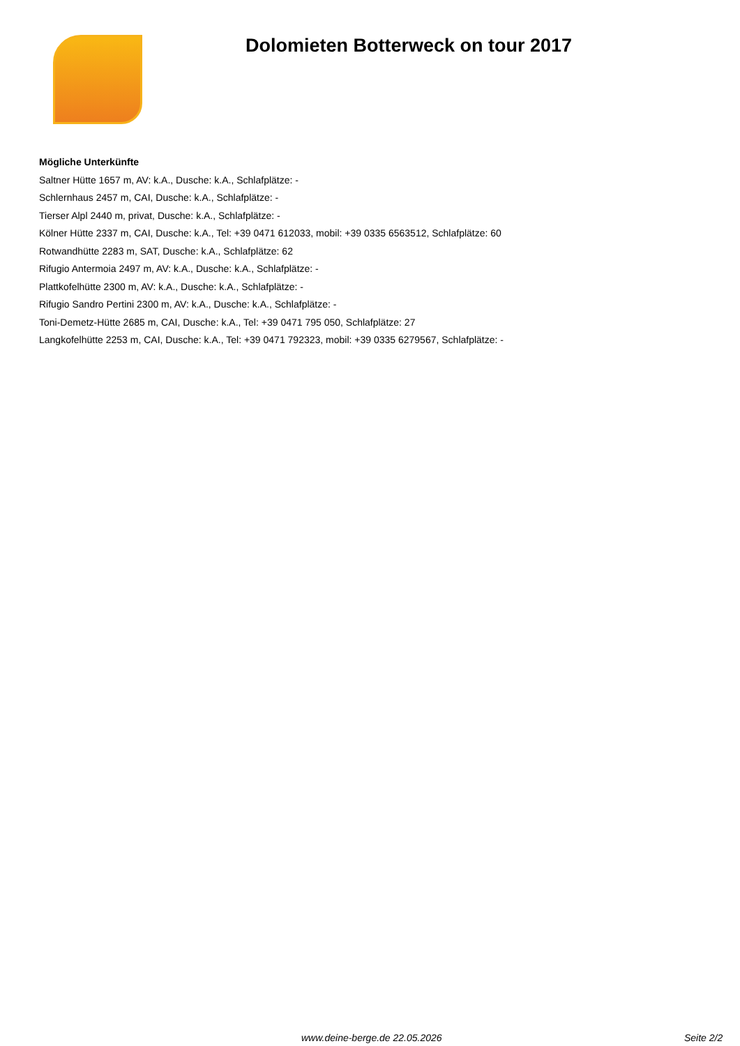Dolomieten Botterweck on tour 2017
Mögliche Unterkünfte
Saltner Hütte 1657 m, AV: k.A., Dusche: k.A., Schlafplätze: -
Schlernhaus 2457 m, CAI, Dusche: k.A., Schlafplätze: -
Tierser Alpl 2440 m, privat, Dusche: k.A., Schlafplätze: -
Kölner Hütte 2337 m, CAI, Dusche: k.A., Tel: +39 0471 612033, mobil: +39 0335 6563512, Schlafplätze: 60
Rotwandhütte 2283 m, SAT, Dusche: k.A., Schlafplätze: 62
Rifugio Antermoia 2497 m, AV: k.A., Dusche: k.A., Schlafplätze: -
Plattkofelhütte 2300 m, AV: k.A., Dusche: k.A., Schlafplätze: -
Rifugio Sandro Pertini 2300 m, AV: k.A., Dusche: k.A., Schlafplätze: -
Toni-Demetz-Hütte 2685 m, CAI, Dusche: k.A., Tel: +39 0471 795 050, Schlafplätze: 27
Langkofelhütte 2253 m, CAI, Dusche: k.A., Tel: +39 0471 792323, mobil: +39 0335 6279567, Schlafplätze: -
www.deine-berge.de 22.05.2026 Seite 2/2